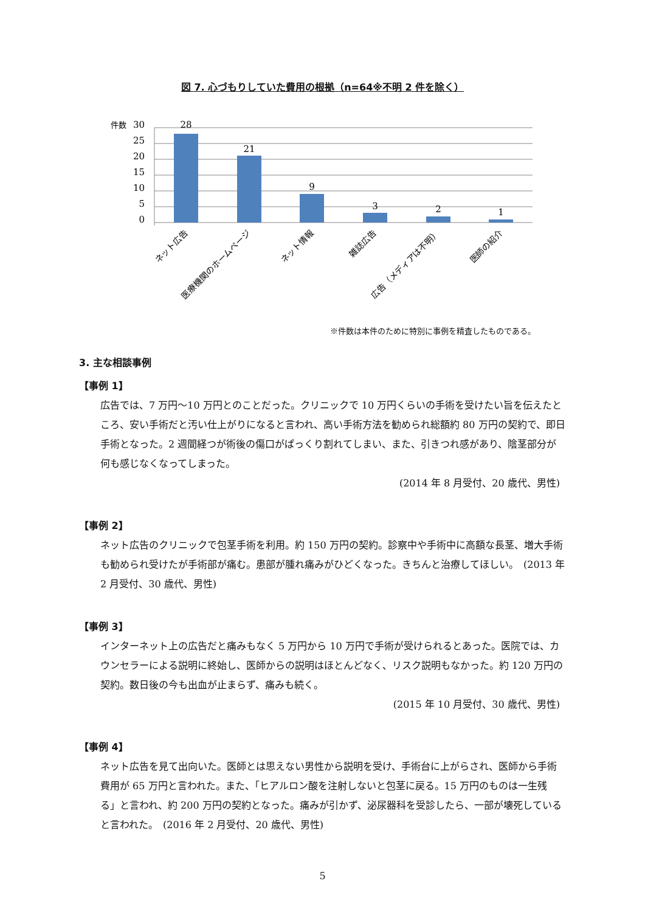図 7. 心づもりしていた費用の根拠（n=64※不明 2 件を除く）
件数
30
25
20
15
10
5
0
28
21
9
3
2
1
ネット広告
医療機関のホームページ
ネット情報
雑誌広告
広告（メディアは不明）
医師の紹介
※件数は本件のために特別に事例を精査したものである。
3. 主な相談事例
【事例 1】
広告では、7 万円～10 万円とのことだった。クリニックで 10 万円くらいの手術を受けたい旨を伝えたところ、安い手術だと汚い仕上がりになると言われ、高い手術方法を勧められ総額約 80 万円の契約で、即日手術となった。2 週間経つが術後の傷口がぱっくり割れてしまい、また、引きつれ感があり、陰茎部分が何も感じなくなってしまった。
(2014 年 8 月受付、20 歳代、男性)
【事例 2】
ネット広告のクリニックで包茎手術を利用。約 150 万円の契約。診察中や手術中に高額な長茎、増大手術も勧められ受けたが手術部が痛む。患部が腫れ痛みがひどくなった。きちんと治療してほしい。　(2013 年 2 月受付、30 歳代、男性)
【事例 3】
インターネット上の広告だと痛みもなく 5 万円から 10 万円で手術が受けられるとあった。医院では、カウンセラーによる説明に終始し、医師からの説明はほとんどなく、リスク説明もなかった。約 120 万円の契約。数日後の今も出血が止まらず、痛みも続く。
(2015 年 10 月受付、30 歳代、男性)
【事例 4】
ネット広告を見て出向いた。医師とは思えない男性から説明を受け、手術台に上がらされ、医師から手術費用が 65 万円と言われた。また、「ヒアルロン酸を注射しないと包茎に戻る。15 万円のものは一生残る」と言われ、約 200 万円の契約となった。痛みが引かず、泌尿器科を受診したら、一部が壊死していると言われた。　(2016 年 2 月受付、20 歳代、男性)
5